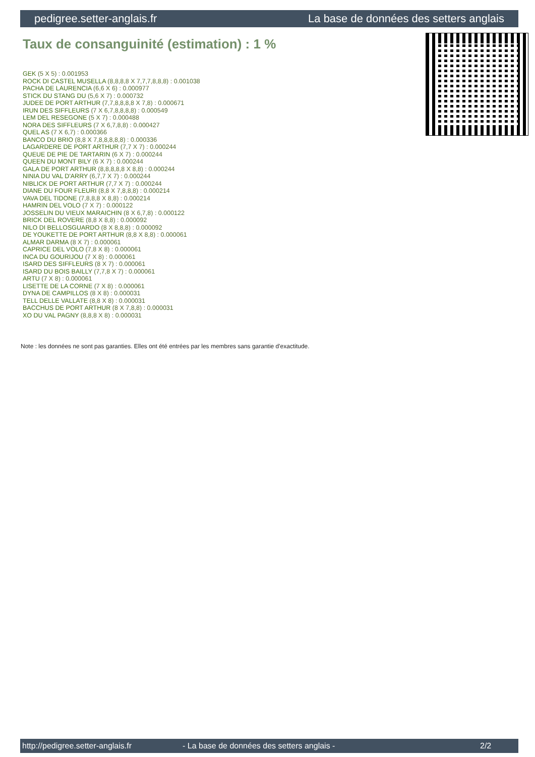pedigree.setter-anglais.fr La base de données des setters anglais
Taux de consanguinité (estimation) : 1 %
GEK (5 X 5) : 0.001953
ROCK DI CASTEL MUSELLA (8,8,8,8 X 7,7,7,8,8,8) : 0.001038
PACHA DE LAURENCIA (6,6 X 6) : 0.000977
STICK DU STANG DU (5,6 X 7) : 0.000732
JUDEE DE PORT ARTHUR (7,7,8,8,8,8 X 7,8) : 0.000671
IRUN DES SIFFLEURS (7 X 6,7,8,8,8,8) : 0.000549
LEM DEL RESEGONE (5 X 7) : 0.000488
NORA DES SIFFLEURS (7 X 6,7,8,8) : 0.000427
QUEL AS (7 X 6,7) : 0.000366
BANCO DU BRIO (8,8 X 7,8,8,8,8,8) : 0.000336
LAGARDERE DE PORT ARTHUR (7,7 X 7) : 0.000244
QUEUE DE PIE DE TARTARIN (6 X 7) : 0.000244
QUEEN DU MONT BILY (6 X 7) : 0.000244
GALA DE PORT ARTHUR (8,8,8,8,8 X 8,8) : 0.000244
NINIA DU VAL D'ARRY (6,7,7 X 7) : 0.000244
NIBLICK DE PORT ARTHUR (7,7 X 7) : 0.000244
DIANE DU FOUR FLEURI (8,8 X 7,8,8,8) : 0.000214
VAVA DEL TIDONE (7,8,8,8 X 8,8) : 0.000214
HAMRIN DEL VOLO (7 X 7) : 0.000122
JOSSELIN DU VIEUX MARAICHIN (8 X 6,7,8) : 0.000122
BRICK DEL ROVERE (8,8 X 8,8) : 0.000092
NILO DI BELLOSGUARDO (8 X 8,8,8) : 0.000092
DE YOUKETTE DE PORT ARTHUR (8,8 X 8,8) : 0.000061
ALMAR DARMA (8 X 7) : 0.000061
CAPRICE DEL VOLO (7,8 X 8) : 0.000061
INCA DU GOURIJOU (7 X 8) : 0.000061
ISARD DES SIFFLEURS (8 X 7) : 0.000061
ISARD DU BOIS BAILLY (7,7,8 X 7) : 0.000061
ARTU (7 X 8) : 0.000061
LISETTE DE LA CORNE (7 X 8) : 0.000061
DYNA DE CAMPILLOS (8 X 8) : 0.000031
TELL DELLE VALLATE (8,8 X 8) : 0.000031
BACCHUS DE PORT ARTHUR (8 X 7,8,8) : 0.000031
XO DU VAL PAGNY (8,8,8 X 8) : 0.000031
Note : les données ne sont pas garanties. Elles ont été entrées par les membres sans garantie d'exactitude.
http://pedigree.setter-anglais.fr - La base de données des setters anglais - 2/2